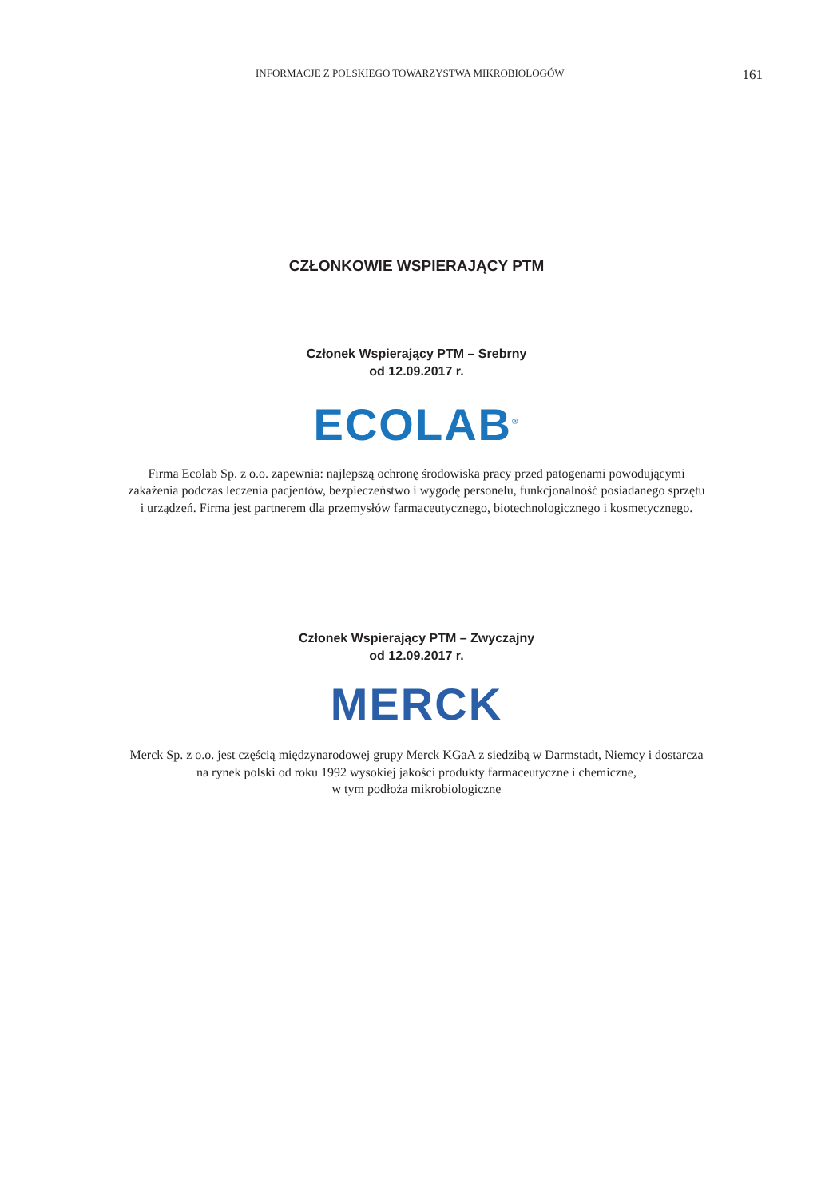INFORMACJE Z POLSKIEGO TOWARZYSTWA MIKROBIOLOGÓW 161
CZŁONKOWIE WSPIERAJĄCY PTM
Członek Wspierający PTM – Srebrny
od 12.09.2017 r.
ECOLAB<sup>®</sup>
Firma Ecolab Sp. z o.o. zapewnia: najlepszą ochronę środowiska pracy przed patogenami powodującymi
zakażenia podczas leczenia pacjentów, bezpieczeństwo i wygodę personelu, funkcjonalność posiadanego sprzętu
i urządzeń. Firma jest partnerem dla przemysłów farmaceutycznego, biotechnologicznego i kosmetycznego.
Członek Wspierający PTM – Zwyczajny
od 12.09.2017 r.
MERCK
Merck Sp. z o.o. jest częścią międzynarodowej grupy Merck KGaA z siedzibą w Darmstadt, Niemcy i dostarcza
na rynek polski od roku 1992 wysokiej jakości produkty farmaceutyczne i chemiczne,
w tym podłoża mikrobiologiczne